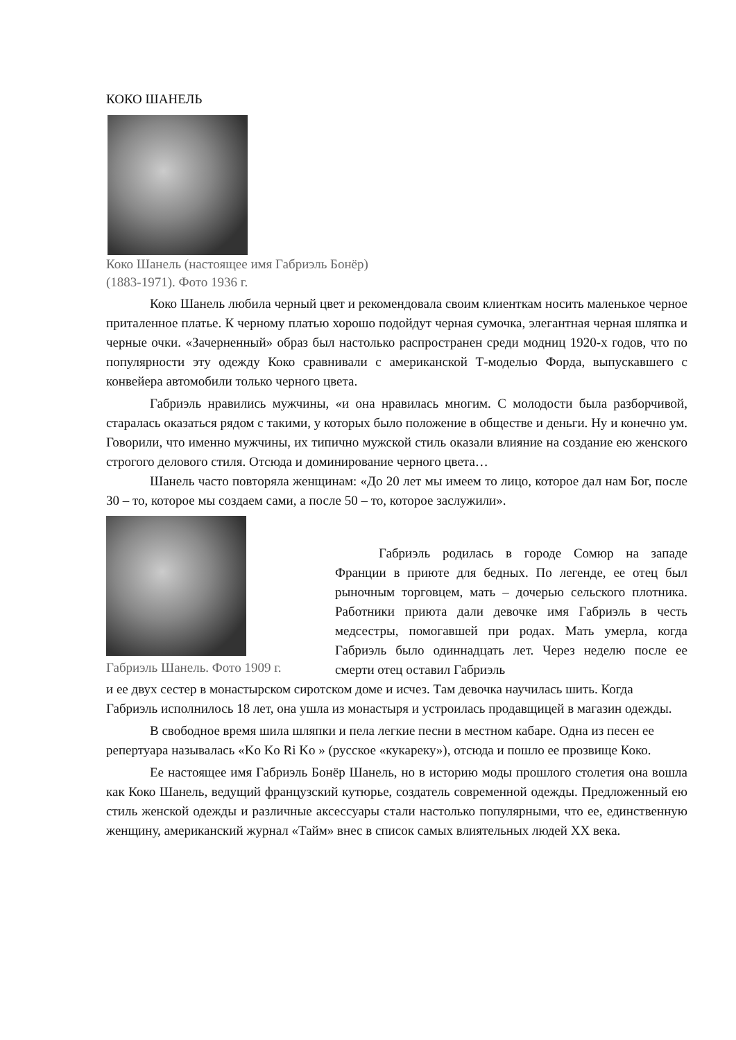КОКО ШАНЕЛЬ
Коко Шанель (настоящее имя Габриэль Бонёр)
(1883-1971). Фото 1936 г.
Коко Шанель любила черный цвет и рекомендовала своим клиенткам носить маленькое черное приталенное платье. К черному платью хорошо подойдут черная сумочка, элегантная черная шляпка и черные очки. «Зачерненный» образ был настолько распространен среди модниц 1920-х годов, что по популярности эту одежду Коко сравнивали с американской Т-моделью Форда, выпускавшего с конвейера автомобили только черного цвета.
Габриэль нравились мужчины, «и она нравилась многим. С молодости была разборчивой, старалась оказаться рядом с такими, у которых было положение в обществе и деньги. Ну и конечно ум. Говорили, что именно мужчины, их типично мужской стиль оказали влияние на создание ею женского строгого делового стиля. Отсюда и доминирование черного цвета…
Шанель часто повторяла женщинам: «До 20 лет мы имеем то лицо, которое дал нам Бог, после 30 – то, которое мы создаем сами, а после 50 – то, которое заслужили».
Габриэль Шанель. Фото 1909 г.
Габриэль родилась в городе Сомюр на западе Франции в приюте для бедных. По легенде, ее отец был рыночным торговцем, мать – дочерью сельского плотника. Работники приюта дали девочке имя Габриэль в честь медсестры, помогавшей при родах. Мать умерла, когда Габриэль было одиннадцать лет. Через неделю после ее смерти отец оставил Габриэль
и ее двух сестер в монастырском сиротском доме и исчез. Там девочка научилась шить. Когда Габриэль исполнилось 18 лет, она ушла из монастыря и устроилась продавщицей в магазин одежды.
В свободное время шила шляпки и пела легкие песни в местном кабаре. Одна из песен ее репертуара называлась «Ko Ko Ri Ko » (русское «кукареку»), отсюда и пошло ее прозвище Коко.
Ее настоящее имя Габриэль Бонёр Шанель, но в историю моды прошлого столетия она вошла как Коко Шанель, ведущий французский кутюрье, создатель современной одежды. Предложенный ею стиль женской одежды и различные аксессуары стали настолько популярными, что ее, единственную женщину, американский журнал «Тайм» внес в список самых влиятельных людей XX века.